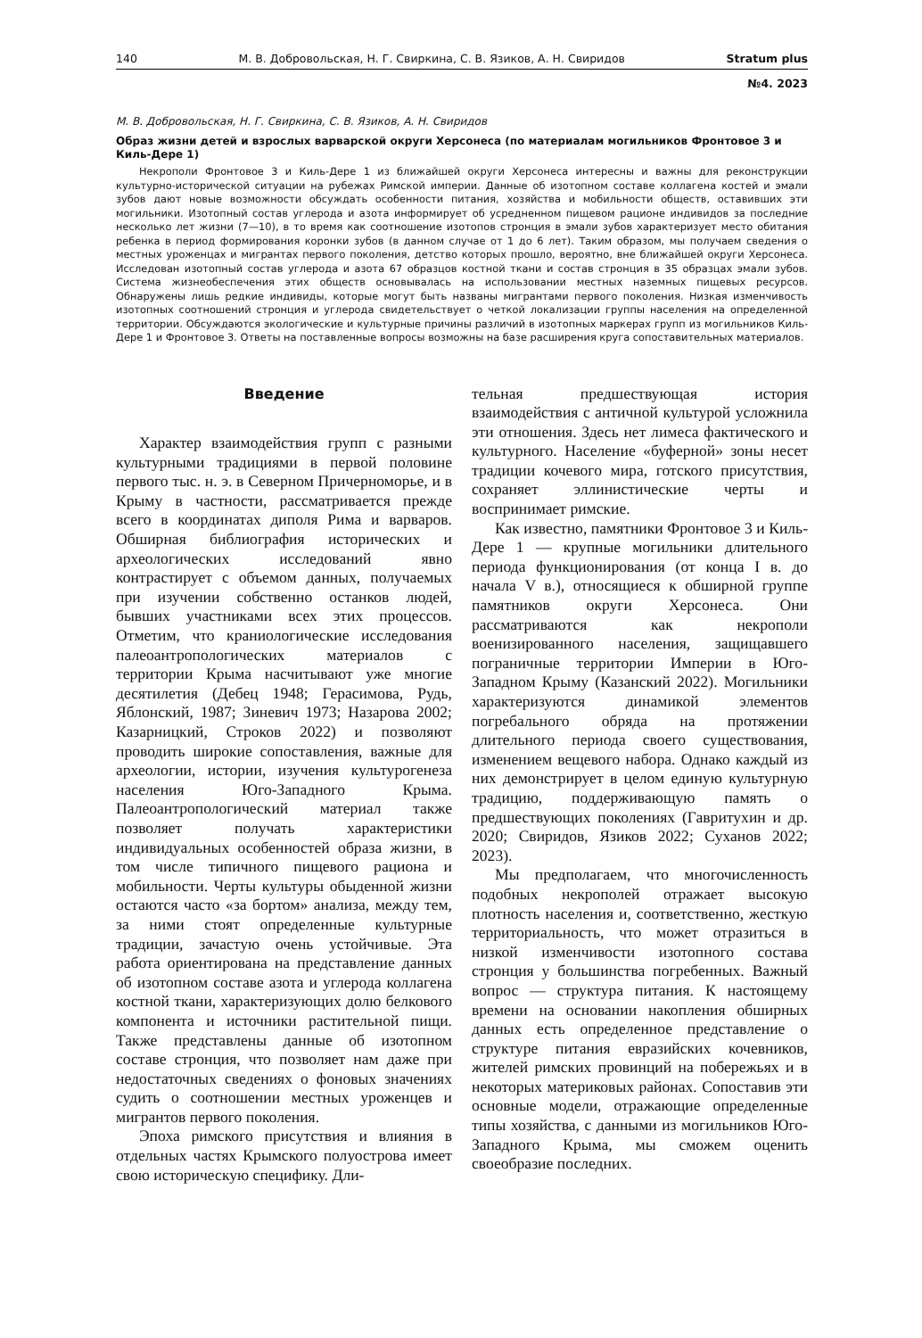140 М. В. Добровольская, Н. Г. Свиркина, С. В. Язиков, А. Н. Свиридов Stratum plus
№4. 2023
М. В. Добровольская, Н. Г. Свиркина, С. В. Язиков, А. Н. Свиридов
Образ жизни детей и взрослых варварской округи Херсонеса (по материалам могильников Фронтовое 3 и Киль-Дере 1)
Некрополи Фронтовое 3 и Киль-Дере 1 из ближайшей округи Херсонеса интересны и важны для реконструкции культурно-исторической ситуации на рубежах Римской империи. Данные об изотопном составе коллагена костей и эмали зубов дают новые возможности обсуждать особенности питания, хозяйства и мобильности обществ, оставивших эти могильники. Изотопный состав углерода и азота информирует об усредненном пищевом рационе индивидов за последние несколько лет жизни (7—10), в то время как соотношение изотопов стронция в эмали зубов характеризует место обитания ребенка в период формирования коронки зубов (в данном случае от 1 до 6 лет). Таким образом, мы получаем сведения о местных уроженцах и мигрантах первого поколения, детство которых прошло, вероятно, вне ближайшей округи Херсонеса. Исследован изотопный состав углерода и азота 67 образцов костной ткани и состав стронция в 35 образцах эмали зубов. Система жизнеобеспечения этих обществ основывалась на использовании местных наземных пищевых ресурсов. Обнаружены лишь редкие индивиды, которые могут быть названы мигрантами первого поколения. Низкая изменчивость изотопных соотношений стронция и углерода свидетельствует о четкой локализации группы населения на определенной территории. Обсуждаются экологические и культурные причины различий в изотопных маркерах групп из могильников Киль-Дере 1 и Фронтовое 3. Ответы на поставленные вопросы возможны на базе расширения круга сопоставительных материалов.
Введение
Характер взаимодействия групп с разными культурными традициями в первой половине первого тыс. н. э. в Северном Причерноморье, и в Крыму в частности, рассматривается прежде всего в координатах диполя Рима и варваров. Обширная библиография исторических и археологических исследований явно контрастирует с объемом данных, получаемых при изучении собственно останков людей, бывших участниками всех этих процессов. Отметим, что краниологические исследования палеоантропологических материалов с территории Крыма насчитывают уже многие десятилетия (Дебец 1948; Герасимова, Рудь, Яблонский, 1987; Зиневич 1973; Назарова 2002; Казарницкий, Строков 2022) и позволяют проводить широкие сопоставления, важные для археологии, истории, изучения культурогенеза населения Юго-Западного Крыма. Палеоантропологический материал также позволяет получать характеристики индивидуальных особенностей образа жизни, в том числе типичного пищевого рациона и мобильности. Черты культуры обыденной жизни остаются часто «за бортом» анализа, между тем, за ними стоят определенные культурные традиции, зачастую очень устойчивые. Эта работа ориентирована на представление данных об изотопном составе азота и углерода коллагена костной ткани, характеризующих долю белкового компонента и источники растительной пищи. Также представлены данные об изотопном составе стронция, что позволяет нам даже при недостаточных сведениях о фоновых значениях судить о соотношении местных уроженцев и мигрантов первого поколения.
Эпоха римского присутствия и влияния в отдельных частях Крымского полуострова имеет свою историческую специфику. Дли-
тельная предшествующая история взаимодействия с античной культурой усложнила эти отношения. Здесь нет лимеса фактического и культурного. Население «буферной» зоны несет традиции кочевого мира, готского присутствия, сохраняет эллинистические черты и воспринимает римские.
Как известно, памятники Фронтовое 3 и Киль-Дере 1 — крупные могильники длительного периода функционирования (от конца I в. до начала V в.), относящиеся к обширной группе памятников округи Херсонеса. Они рассматриваются как некрополи военизированного населения, защищавшего пограничные территории Империи в Юго-Западном Крыму (Казанский 2022). Могильники характеризуются динамикой элементов погребального обряда на протяжении длительного периода своего существования, изменением вещевого набора. Однако каждый из них демонстрирует в целом единую культурную традицию, поддерживающую память о предшествующих поколениях (Гавритухин и др. 2020; Свиридов, Язиков 2022; Суханов 2022; 2023).
Мы предполагаем, что многочисленность подобных некрополей отражает высокую плотность населения и, соответственно, жесткую территориальность, что может отразиться в низкой изменчивости изотопного состава стронция у большинства погребенных. Важный вопрос — структура питания. К настоящему времени на основании накопления обширных данных есть определенное представление о структуре питания евразийских кочевников, жителей римских провинций на побережьях и в некоторых материковых районах. Сопоставив эти основные модели, отражающие определенные типы хозяйства, с данными из могильников Юго-Западного Крыма, мы сможем оценить своеобразие последних.